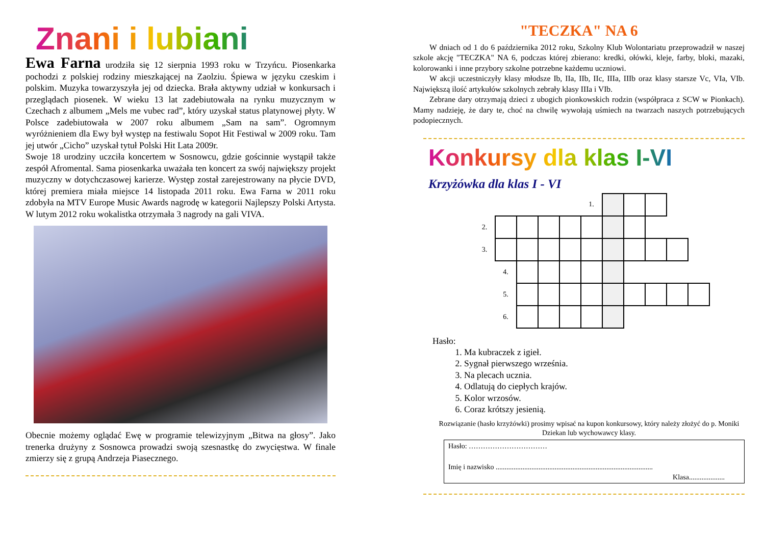Znani i lubiani
Ewa Farna urodziła się 12 sierpnia 1993 roku w Trzyńcu. Piosenkarka pochodzi z polskiej rodziny mieszkającej na Zaolziu. Śpiewa w języku czeskim i polskim. Muzyka towarzyszyła jej od dziecka. Brała aktywny udział w konkursach i przeglądach piosenek. W wieku 13 lat zadebiutowała na rynku muzycznym w Czechach z albumem „Mels me vubec rad”, który uzyskał status platynowej płyty. W Polsce zadebiutowała w 2007 roku albumem „Sam na sam”. Ogromnym wyróżnieniem dla Ewy był występ na festiwalu Sopot Hit Festiwal w 2009 roku. Tam jej utwór „Cicho” uzyskał tytuł Polski Hit Lata 2009r.
Swoje 18 urodziny uczciła koncertem w Sosnowcu, gdzie gościnnie wystąpił także zespół Afromental. Sama piosenkarka uważała ten koncert za swój największy projekt muzyczny w dotychczasowej karierze. Występ został zarejestrowany na płycie DVD, której premiera miała miejsce 14 listopada 2011 roku. Ewa Farna w 2011 roku zdobyła na MTV Europe Music Awards nagrodę w kategorii Najlepszy Polski Artysta. W lutym 2012 roku wokalistka otrzymała 3 nagrody na gali VIVA.
Obecnie możemy oglądać Ewę w programie telewizyjnym „Bitwa na głosy”. Jako trenerka drużyny z Sosnowca prowadzi swoją szesnastkę do zwycięstwa. W finale zmierzy się z grupą Andrzeja Piasecznego.
"TECZKA" NA 6
W dniach od 1 do 6 października 2012 roku, Szkolny Klub Wolontariatu przeprowadził w naszej szkole akcję "TECZKA" NA 6, podczas której zbierano: kredki, ołówki, kleje, farby, bloki, mazaki, kolorowanki i inne przybory szkolne potrzebne każdemu uczniowi.
W akcji uczestniczyły klasy młodsze Ib, IIa, IIb, IIc, IIIa, IIIb oraz klasy starsze Vc, VIa, VIb. Największą ilość artykułów szkolnych zebrały klasy IIIa i VIb.
Zebrane dary otrzymają dzieci z ubogich pionkowskich rodzin (współpraca z SCW w Pionkach). Mamy nadzieję, że dary te, choć na chwilę wywołają uśmiech na twarzach naszych potrzebujących podopiecznych.
Konkursy dla klas I-VI
Krzyżówka dla klas I - VI
| | | | | | 1. | | | | | |
| 2. | | | | | | | | | | |
| 3. | | | | | | | | | | |
| | 4. | | | | | | | | | |
| | 5. | | | | | | | | | |
| | 6. | | | | | | | | | |
Hasło:
1. Ma kubraczek z igieł.
2. Sygnał pierwszego września.
3. Na plecach ucznia.
4. Odlatują do ciepłych krajów.
5. Kolor wrzosów.
6. Coraz krótszy jesienią.
Rozwiązanie (hasło krzyżówki) prosimy wpisać na kupon konkursowy, który należy złożyć do p. Moniki Dziekan lub wychowawcy klasy.
Hasło: ……………………………
Imię i nazwisko ........................................................................................
Klasa....................